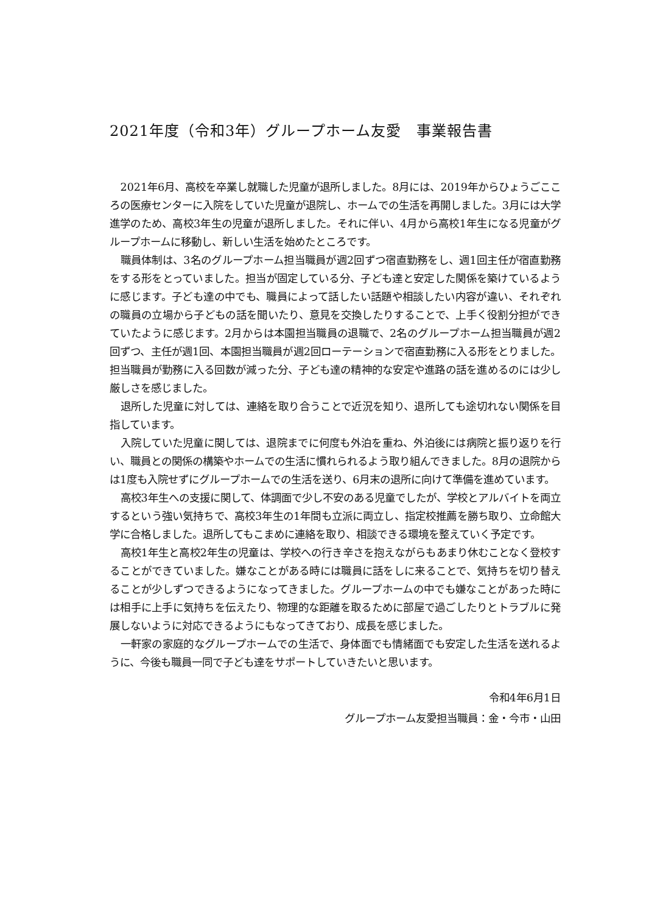2021年度（令和3年）グループホーム友愛　事業報告書
2021年6月、高校を卒業し就職した児童が退所しました。8月には、2019年からひょうごこころの医療センターに入院をしていた児童が退院し、ホームでの生活を再開しました。3月には大学進学のため、高校3年生の児童が退所しました。それに伴い、4月から高校1年生になる児童がグループホームに移動し、新しい生活を始めたところです。
職員体制は、3名のグループホーム担当職員が週2回ずつ宿直勤務をし、週1回主任が宿直勤務をする形をとっていました。担当が固定している分、子ども達と安定した関係を築けているように感じます。子ども達の中でも、職員によって話したい話題や相談したい内容が違い、それぞれの職員の立場から子どもの話を聞いたり、意見を交換したりすることで、上手く役割分担ができていたように感じます。2月からは本園担当職員の退職で、2名のグループホーム担当職員が週2回ずつ、主任が週1回、本園担当職員が週2回ローテーションで宿直勤務に入る形をとりました。担当職員が勤務に入る回数が減った分、子ども達の精神的な安定や進路の話を進めるのには少し厳しさを感じました。
退所した児童に対しては、連絡を取り合うことで近況を知り、退所しても途切れない関係を目指しています。
入院していた児童に関しては、退院までに何度も外泊を重ね、外泊後には病院と振り返りを行い、職員との関係の構築やホームでの生活に慣れられるよう取り組んできました。8月の退院からは1度も入院せずにグループホームでの生活を送り、6月末の退所に向けて準備を進めています。
高校3年生への支援に関して、体調面で少し不安のある児童でしたが、学校とアルバイトを両立するという強い気持ちで、高校3年生の1年間も立派に両立し、指定校推薦を勝ち取り、立命館大学に合格しました。退所してもこまめに連絡を取り、相談できる環境を整えていく予定です。
高校1年生と高校2年生の児童は、学校への行き辛さを抱えながらもあまり休むことなく登校することができていました。嫌なことがある時には職員に話をしに来ることで、気持ちを切り替えることが少しずつできるようになってきました。グループホームの中でも嫌なことがあった時には相手に上手に気持ちを伝えたり、物理的な距離を取るために部屋で過ごしたりとトラブルに発展しないように対応できるようにもなってきており、成長を感じました。
一軒家の家庭的なグループホームでの生活で、身体面でも情緒面でも安定した生活を送れるように、今後も職員一同で子ども達をサポートしていきたいと思います。
令和4年6月1日
グループホーム友愛担当職員：金・今市・山田